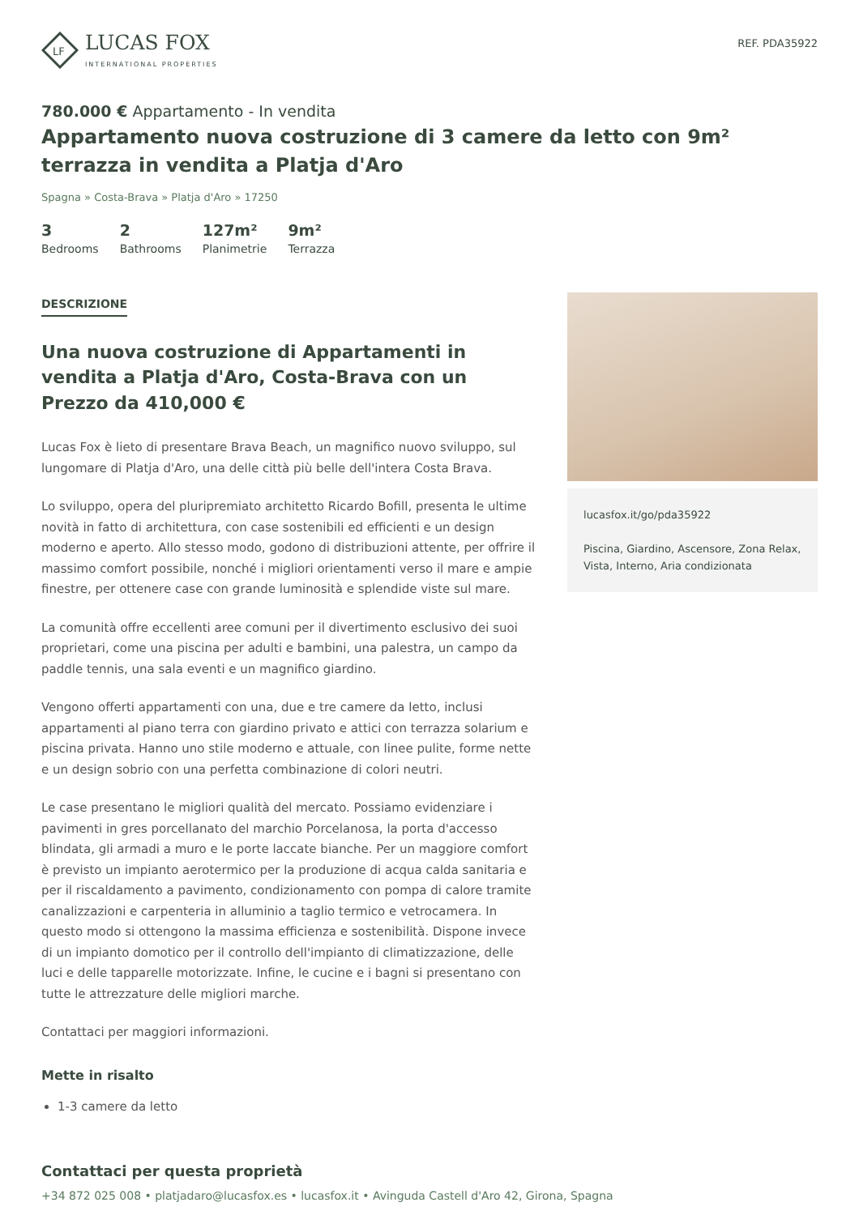LF
LUCAS FOX
INTERNATIONAL PROPERTIES
REF. PDA35922
780.000 € Appartamento - In vendita
Appartamento nuova costruzione di 3 camere da letto con 9m² terrazza in vendita a Platja d'Aro
Spagna » Costa-Brava » Platja d'Aro » 17250
3
Bedrooms
2
Bathrooms
127m²
Planimetrie
9m²
Terrazza
DESCRIZIONE
Una nuova costruzione di Appartamenti in vendita a Platja d'Aro, Costa-Brava con un Prezzo da 410,000 €
Lucas Fox è lieto di presentare Brava Beach, un magnifico nuovo sviluppo, sul lungomare di Platja d'Aro, una delle città più belle dell'intera Costa Brava.
Lo sviluppo, opera del pluripremiato architetto Ricardo Bofill, presenta le ultime novità in fatto di architettura, con case sostenibili ed efficienti e un design moderno e aperto. Allo stesso modo, godono di distribuzioni attente, per offrire il massimo comfort possibile, nonché i migliori orientamenti verso il mare e ampie finestre, per ottenere case con grande luminosità e splendide viste sul mare.
La comunità offre eccellenti aree comuni per il divertimento esclusivo dei suoi proprietari, come una piscina per adulti e bambini, una palestra, un campo da paddle tennis, una sala eventi e un magnifico giardino.
Vengono offerti appartamenti con una, due e tre camere da letto, inclusi appartamenti al piano terra con giardino privato e attici con terrazza solarium e piscina privata. Hanno uno stile moderno e attuale, con linee pulite, forme nette e un design sobrio con una perfetta combinazione di colori neutri.
Le case presentano le migliori qualità del mercato. Possiamo evidenziare i pavimenti in gres porcellanato del marchio Porcelanosa, la porta d'accesso blindata, gli armadi a muro e le porte laccate bianche. Per un maggiore comfort è previsto un impianto aerotermico per la produzione di acqua calda sanitaria e per il riscaldamento a pavimento, condizionamento con pompa di calore tramite canalizzazioni e carpenteria in alluminio a taglio termico e vetrocamera. In questo modo si ottengono la massima efficienza e sostenibilità. Dispone invece di un impianto domotico per il controllo dell'impianto di climatizzazione, delle luci e delle tapparelle motorizzate. Infine, le cucine e i bagni si presentano con tutte le attrezzature delle migliori marche.
Contattaci per maggiori informazioni.
Mette in risalto
1-3 camere da letto
lucasfox.it/go/pda35922
Piscina, Giardino, Ascensore, Zona Relax, Vista, Interno, Aria condizionata
Contattaci per questa proprietà
+34 872 025 008 • platjadaro@lucasfox.es • lucasfox.it • Avinguda Castell d'Aro 42, Girona, Spagna